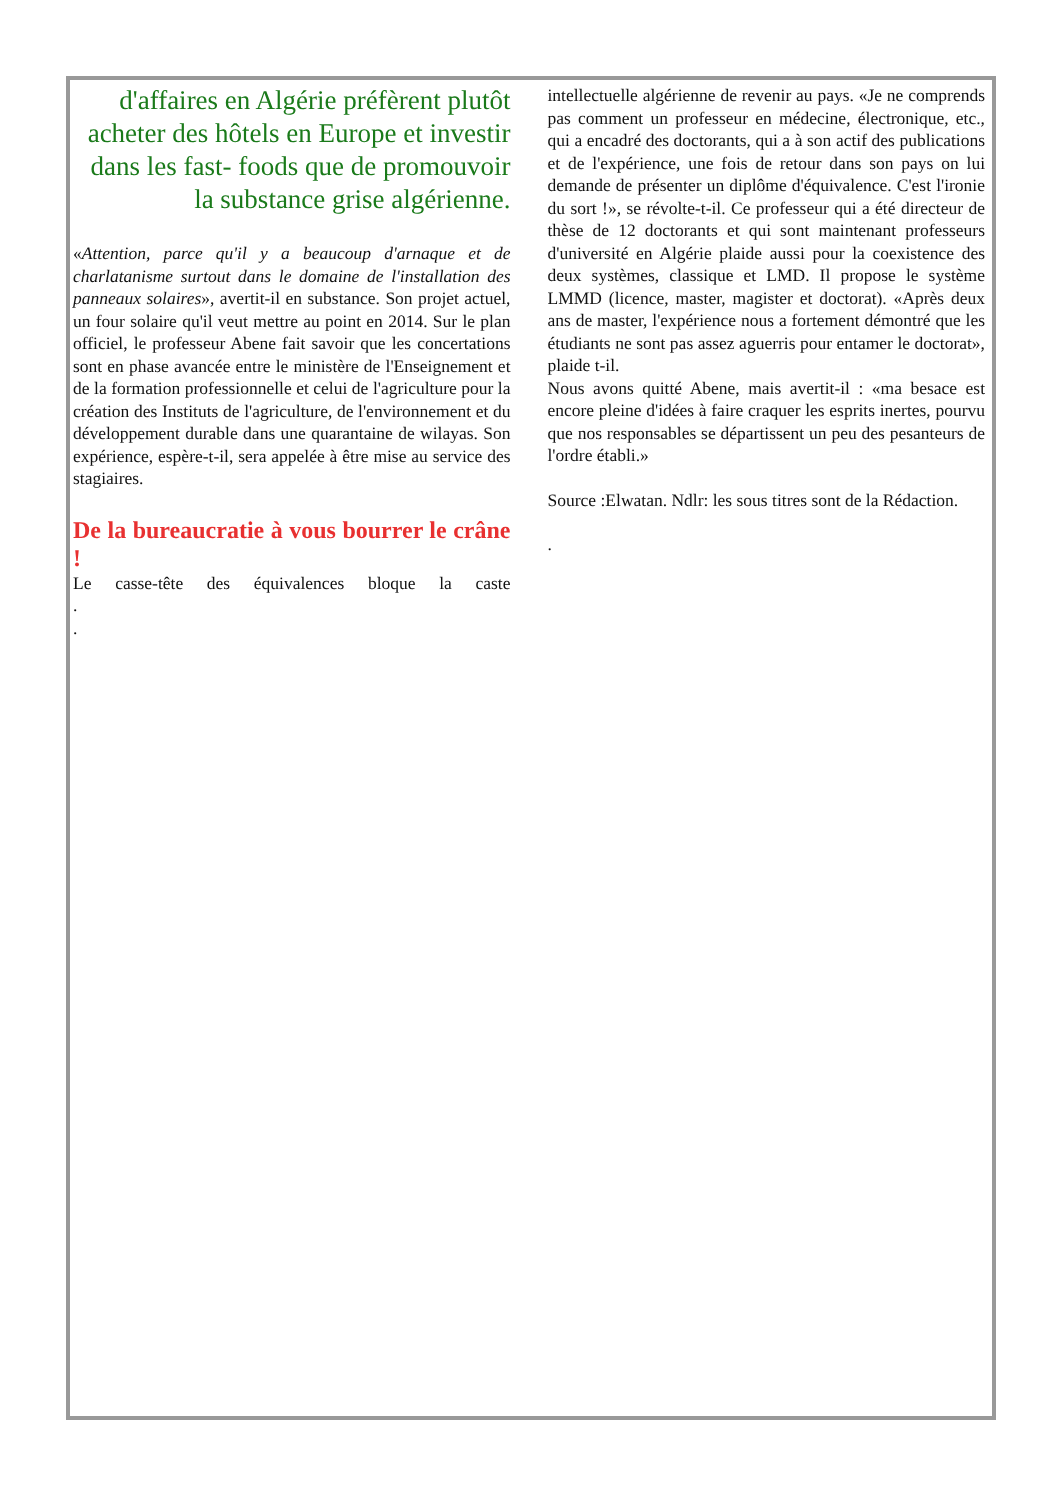d'affaires en Algérie préfèrent plutôt acheter des hôtels en Europe et investir dans les fast- foods que de promouvoir la substance grise algérienne.
«Attention, parce qu'il y a beaucoup d'arnaque et de charlatanisme surtout dans le domaine de l'installation des panneaux solaires», avertit-il en substance. Son projet actuel, un four solaire qu'il veut mettre au point en 2014. Sur le plan officiel, le professeur Abene fait savoir que les concertations sont en phase avancée entre le ministère de l'Enseignement et de la formation professionnelle et celui de l'agriculture pour la création des Instituts de l'agriculture, de l'environnement et du développement durable dans une quarantaine de wilayas. Son expérience, espère-t-il, sera appelée à être mise au service des stagiaires.
De la bureaucratie à vous bourrer le crâne !
Le casse-tête des équivalences bloque la caste
.
.
intellectuelle algérienne de revenir au pays. «Je ne comprends pas comment un professeur en médecine, électronique, etc., qui a encadré des doctorants, qui a à son actif des publications et de l'expérience, une fois de retour dans son pays on lui demande de présenter un diplôme d'équivalence. C'est l'ironie du sort !», se révolte-t-il. Ce professeur qui a été directeur de thèse de 12 doctorants et qui sont maintenant professeurs d'université en Algérie plaide aussi pour la coexistence des deux systèmes, classique et LMD. Il propose le système LMMD (licence, master, magister et doctorat). «Après deux ans de master, l'expérience nous a fortement démontré que les étudiants ne sont pas assez aguerris pour entamer le doctorat», plaide t-il.
Nous avons quitté Abene, mais avertit-il : «ma besace est encore pleine d'idées à faire craquer les esprits inertes, pourvu que nos responsables se départissent un peu des pesanteurs de l'ordre établi.»
Source :Elwatan. Ndlr: les sous titres sont de la Rédaction.
.